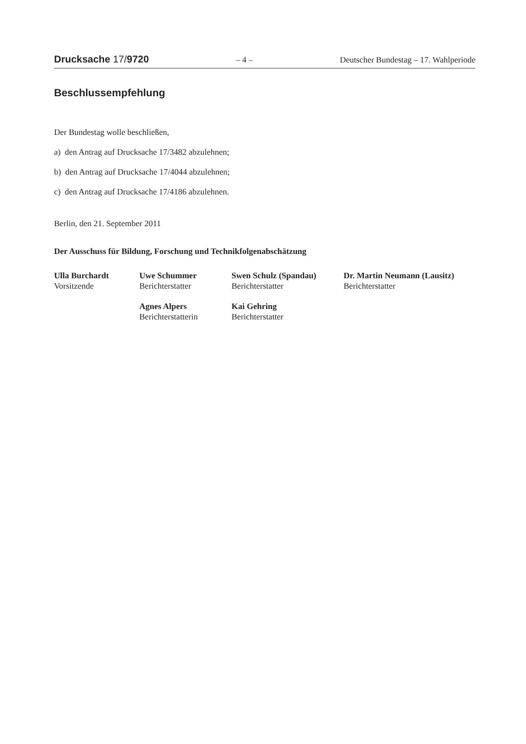Drucksache 17/9720 – 4 – Deutscher Bundestag – 17. Wahlperiode
Beschlussempfehlung
Der Bundestag wolle beschließen,
a) den Antrag auf Drucksache 17/3482 abzulehnen;
b) den Antrag auf Drucksache 17/4044 abzulehnen;
c) den Antrag auf Drucksache 17/4186 abzulehnen.
Berlin, den 21. September 2011
Der Ausschuss für Bildung, Forschung und Technikfolgenabschätzung
| Ulla Burchardt Vorsitzende | Uwe Schummer Berichterstatter | Swen Schulz (Spandau) Berichterstatter | Dr. Martin Neumann (Lausitz) Berichterstatter |
| | Agnes Alpers Berichterstatterin | Kai Gehring Berichterstatter | |